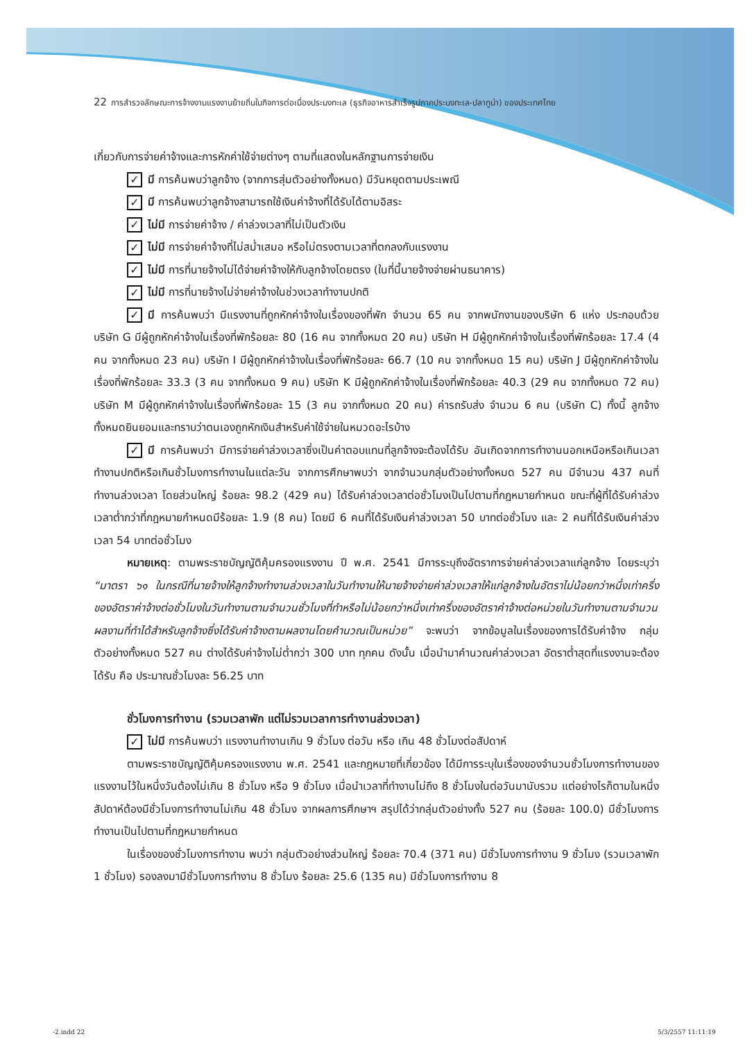22 การสำรวจลักษณะการจ้างงานแรงงานย้ายถิ่นในกิจการต่อเนื่องประมงทะเล (ธุรกิจอาหารสำเร็จรูปภาคประมงทะเล-ปลาทูน่า) ของประเทศไทย
เกี่ยวกับการจ่ายค่าจ้างและการหักค่าใช้จ่ายต่างๆ ตามที่แสดงในหลักฐานการจ่ายเงิน
✓ มี การค้นพบว่าลูกจ้าง (จากการสุ่มตัวอย่างทั้งหมด) มีวันหยุดตามประเพณี
✓ มี การค้นพบว่าลูกจ้างสามารถใช้เงินค่าจ้างที่ได้รับได้ตามอิสระ
✓ ไม่มี การจ่ายค่าจ้าง / ค่าล่วงเวลาที่ไม่เป็นตัวเงิน
✓ ไม่มี การจ่ายค่าจ้างที่ไม่สม่ำเสมอ หรือไม่ตรงตามเวลาที่ตกลงกับแรงงาน
✓ ไม่มี การที่นายจ้างไม่ได้จ่ายค่าจ้างให้กับลูกจ้างโดยตรง (ในที่นี้นายจ้างจ่ายผ่านธนาคาร)
✓ ไม่มี การที่นายจ้างไม่จ่ายค่าจ้างในช่วงเวลาทำงานปกติ
✓ มี การค้นพบว่า มีแรงงานที่ถูกหักค่าจ้างในเรื่องของที่พัก จำนวน 65 คน จากพนักงานของบริษัท 6 แห่ง ประกอบด้วย บริษัท G มีผู้ถูกหักค่าจ้างในเรื่องที่พักร้อยละ 80 (16 คน จากทั้งหมด 20 คน) บริษัท H มีผู้ถูกหักค่าจ้างในเรื่องที่พักร้อยละ 17.4 (4 คน จากทั้งหมด 23 คน) บริษัท I มีผู้ถูกหักค่าจ้างในเรื่องที่พักร้อยละ 66.7 (10 คน จากทั้งหมด 15 คน) บริษัท J มีผู้ถูกหักค่าจ้างในเรื่องที่พักร้อยละ 33.3 (3 คน จากทั้งหมด 9 คน) บริษัท K มีผู้ถูกหักค่าจ้างในเรื่องที่พักร้อยละ 40.3 (29 คน จากทั้งหมด 72 คน) บริษัท M มีผู้ถูกหักค่าจ้างในเรื่องที่พักร้อยละ 15 (3 คน จากทั้งหมด 20 คน) ค่ารถรับส่ง จำนวน 6 คน (บริษัท C) ทั้งนี้ ลูกจ้างทั้งหมดยินยอมและทราบว่าตนเองถูกหักเงินสำหรับค่าใช้จ่ายในหมวดอะไรบ้าง
✓ มี การค้นพบว่า มีการจ่ายค่าล่วงเวลาซึ่งเป็นค่าตอบแทนที่ลูกจ้างจะต้องได้รับ อันเกิดจากการทำงานนอกเหนือหรือเกินเวลาทำงานปกติหรือเกินชั่วโมงการทำงานในแต่ละวัน จากการศึกษาพบว่า จากจำนวนกลุ่มตัวอย่างทั้งหมด 527 คน มีจำนวน 437 คนที่ทำงานล่วงเวลา โดยส่วนใหญ่ ร้อยละ 98.2 (429 คน) ได้รับค่าล่วงเวลาต่อชั่วโมงเป็นไปตามที่กฎหมายกำหนด ขณะที่ผู้ที่ได้รับค่าล่วงเวลาต่ำกว่าที่กฎหมายกำหนดมีร้อยละ 1.9 (8 คน) โดยมี 6 คนที่ได้รับเงินค่าล่วงเวลา 50 บาทต่อชั่วโมง และ 2 คนที่ได้รับเงินค่าล่วงเวลา 54 บาทต่อชั่วโมง
หมายเหตุ: ตามพระราชบัญญัติคุ้มครองแรงงาน ปี พ.ศ. 2541 มีการระบุถึงอัตราการจ่ายค่าล่วงเวลาแก่ลูกจ้าง โดยระบุว่า “มาตรา ๖๑ ในกรณีที่นายจ้างให้ลูกจ้างทำงานล่วงเวลาในวันทำงานให้นายจ้างจ่ายค่าล่วงเวลาให้แก่ลูกจ้างในอัตราไม่น้อยกว่าหนึ่งเท่าครึ่งของอัตราค่าจ้างต่อชั่วโมงในวันทำงานตามจำนวนชั่วโมงที่ทำหรือไม่น้อยกว่าหนึ่งเท่าครึ่งของอัตราค่าจ้างต่อหน่วยในวันทำงานตามจำนวนผลงานที่ทำได้สำหรับลูกจ้างซึ่งได้รับค่าจ้างตามผลงานโดยคำนวณเป็นหน่วย” จะพบว่า จากข้อมูลในเรื่องของการได้รับค่าจ้าง กลุ่มตัวอย่างทั้งหมด 527 คน ต่างได้รับค่าจ้างไม่ต่ำกว่า 300 บาท ทุกคน ดังนั้น เมื่อนำมาคำนวณค่าล่วงเวลา อัตราต่ำสุดที่แรงงานจะต้องได้รับ คือ ประมาณชั่วโมงละ 56.25 บาท
ชั่วโมงการทำงาน (รวมเวลาพัก แต่ไม่รวมเวลาการทำงานล่วงเวลา)
✓ ไม่มี การค้นพบว่า แรงงานทำงานเกิน 9 ชั่วโมง ต่อวัน หรือ เกิน 48 ชั่วโมงต่อสัปดาห์
ตามพระราชบัญญัติคุ้มครองแรงงาน พ.ศ. 2541 และกฎหมายที่เกี่ยวข้อง ได้มีการระบุในเรื่องของจำนวนชั่วโมงการทำงานของแรงงานไว้ในหนึ่งวันต้องไม่เกิน 8 ชั่วโมง หรือ 9 ชั่วโมง เมื่อนำเวลาที่ทำงานไม่ถึง 8 ชั่วโมงในต่อวันมานับรวม แต่อย่างไรก็ตามในหนึ่งสัปดาห์ต้องมีชั่วโมงการทำงานไม่เกิน 48 ชั่วโมง จากผลการศึกษาฯ สรุปได้ว่ากลุ่มตัวอย่างทั้ง 527 คน (ร้อยละ 100.0) มีชั่วโมงการทำงานเป็นไปตามที่กฎหมายกำหนด
ในเรื่องของชั่วโมงการทำงาน พบว่า กลุ่มตัวอย่างส่วนใหญ่ ร้อยละ 70.4 (371 คน) มีชั่วโมงการทำงาน 9 ชั่วโมง (รวมเวลาพัก 1 ชั่วโมง) รองลงมามีชั่วโมงการทำงาน 8 ชั่วโมง ร้อยละ 25.6 (135 คน) มีชั่วโมงการทำงาน 8
-2.indd 22 5/3/2557 11:11:19